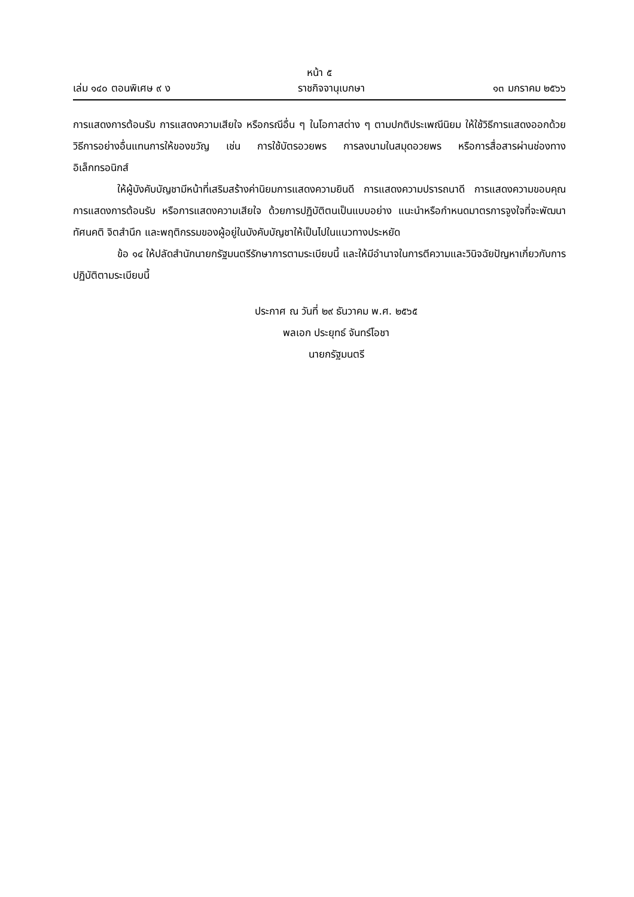หน้า ๕
เล่ม ๑๔๐ ตอนพิเศษ ๙ ง ราชกิจจานุเบกษา ๑๓ มกราคม ๒๕๖๖
การแสดงการต้อนรับ การแสดงความเสียใจ หรือกรณีอื่น ๆ ในโอกาสต่าง ๆ ตามปกติประเพณีนิยม ให้ใช้วิธีการแสดงออกด้วยวิธีการอย่างอื่นแทนการให้ของขวัญ เช่น การใช้บัตรอวยพร การลงนามในสมุดอวยพร หรือการสื่อสารผ่านช่องทางอิเล็กทรอนิกส์
ให้ผู้บังคับบัญชามีหน้าที่เสริมสร้างค่านิยมการแสดงความยินดี การแสดงความปรารถนาดี การแสดงความขอบคุณ การแสดงการต้อนรับ หรือการแสดงความเสียใจ ด้วยการปฏิบัติตนเป็นแบบอย่าง แนะนำหรือกำหนดมาตรการจูงใจที่จะพัฒนาทัศนคติ จิตสำนึก และพฤติกรรมของผู้อยู่ในบังคับบัญชาให้เป็นไปในแนวทางประหยัด
ข้อ ๑๔ ให้ปลัดสำนักนายกรัฐมนตรีรักษาการตามระเบียบนี้ และให้มีอำนาจในการตีความและวินิจฉัยปัญหาเกี่ยวกับการปฏิบัติตามระเบียบนี้
ประกาศ ณ วันที่ ๒๙ ธันวาคม พ.ศ. ๒๕๖๕
พลเอก ประยุทธ์ จันทร์โอชา
นายกรัฐมนตรี